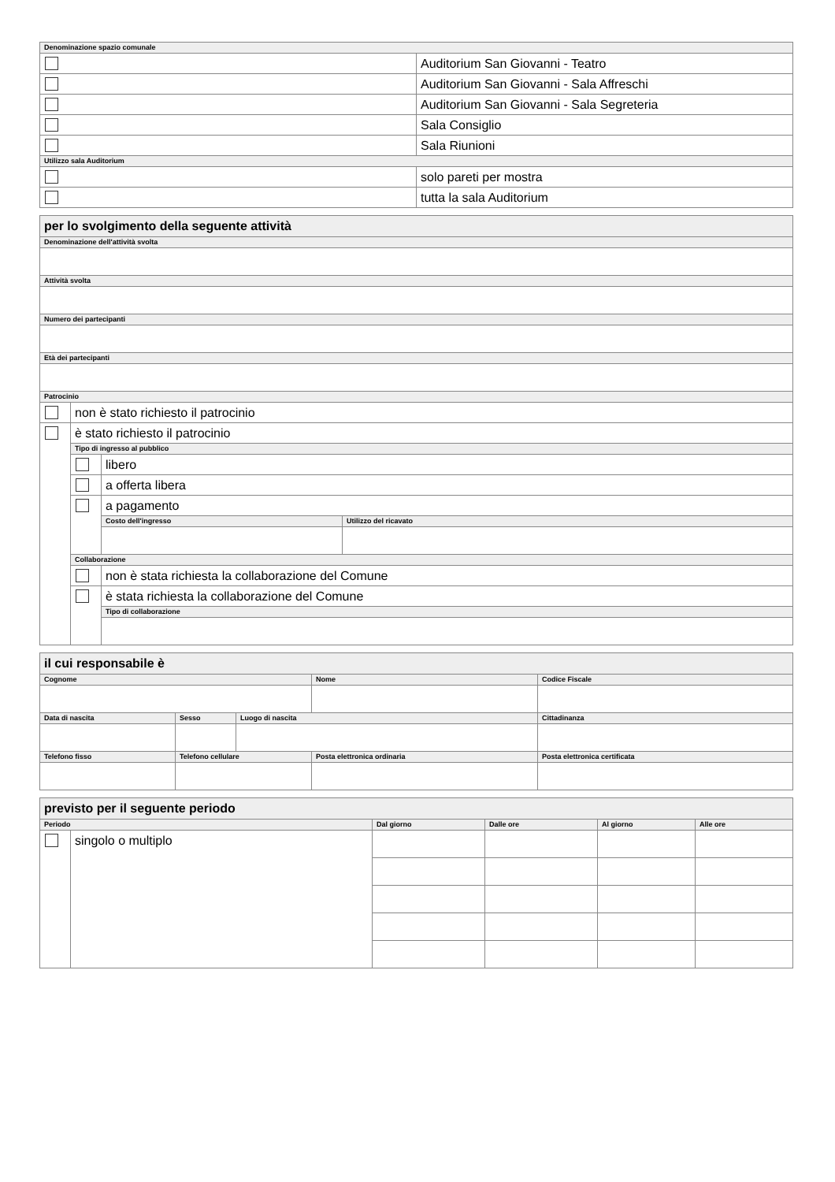| Denominazione spazio comunale | |
| | Auditorium San Giovanni - Teatro |
| | Auditorium San Giovanni - Sala Affreschi |
| | Auditorium San Giovanni - Sala Segreteria |
| | Sala Consiglio |
| | Sala Riunioni |
| Utilizzo sala Auditorium | |
| | solo pareti per mostra |
| | tutta la sala Auditorium |
| per lo svolgimento della seguente attività | | | |
| Denominazione dell'attività svolta | | | |
| Attività svolta | | | |
| Numero dei partecipanti | | | |
| Età dei partecipanti | | | |
| Patrocinio | | | |
| | non è stato richiesto il patrocinio | | |
| | è stato richiesto il patrocinio | | |
| | Tipo di ingresso al pubblico | | |
| | | libero | |
| | | a offerta libera | |
| | | a pagamento | |
| | | Costo dell'ingresso | Utilizzo del ricavato |
| | Collaborazione | | |
| | | non è stata richiesta la collaborazione del Comune | |
| | | è stata richiesta la collaborazione del Comune | |
| | | Tipo di collaborazione | |
| il cui responsabile è | | | | |
| Cognome | | | Nome | Codice Fiscale |
| Data di nascita | Sesso | Luogo di nascita | | Cittadinanza |
| Telefono fisso | Telefono cellulare | | Posta elettronica ordinaria | Posta elettronica certificata |
| previsto per il seguente periodo | | | | | |
| Periodo | | Dal giorno | Dalle ore | Al giorno | Alle ore |
| | singolo o multiplo | | | | |